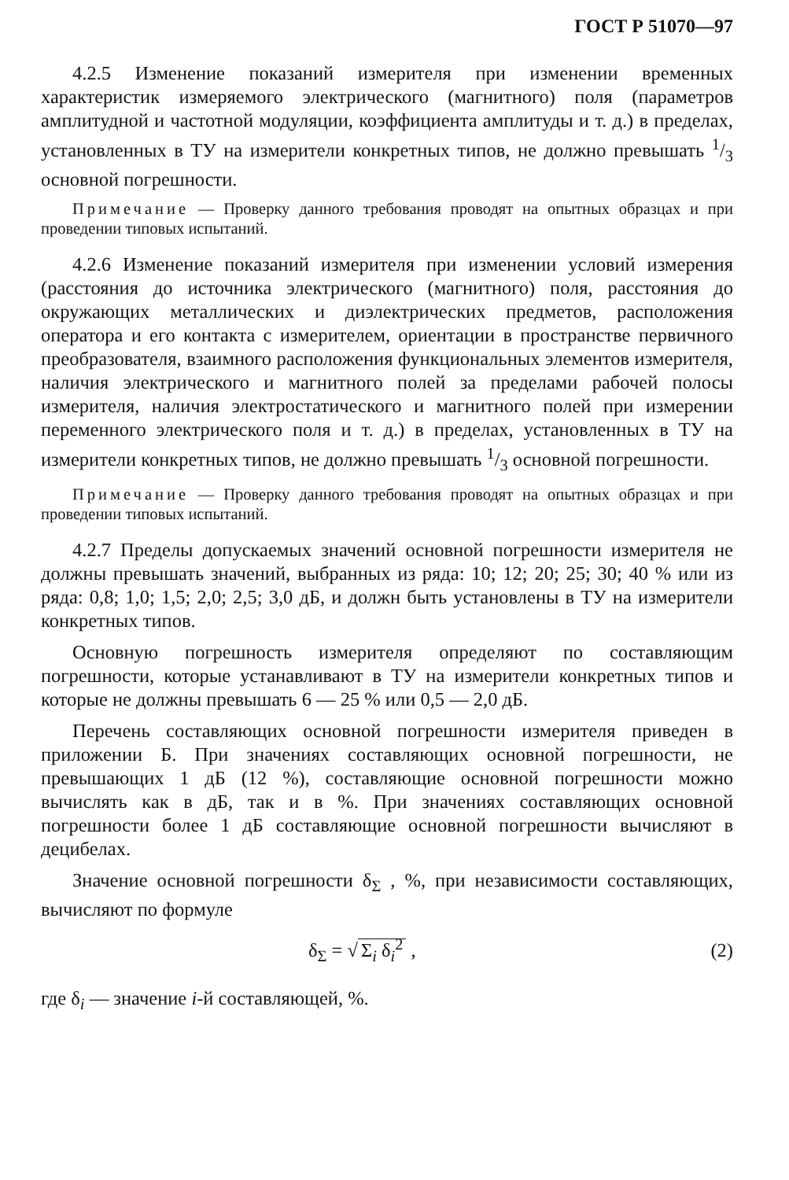ГОСТ Р 51070—97
4.2.5 Изменение показаний измерителя при изменении временных характеристик измеряемого электрического (магнитного) поля (параметров амплитудной и частотной модуляции, коэффициента амплитуды и т. д.) в пределах, установленных в ТУ на измерители конкретных типов, не должно превышать 1/3 основной погрешности.
Примечание — Проверку данного требования проводят на опытных образцах и при проведении типовых испытаний.
4.2.6 Изменение показаний измерителя при изменении условий измерения (расстояния до источника электрического (магнитного) поля, расстояния до окружающих металлических и диэлектрических предметов, расположения оператора и его контакта с измерителем, ориентации в пространстве первичного преобразователя, взаимного расположения функциональных элементов измерителя, наличия электрического и магнитного полей за пределами рабочей полосы измерителя, наличия электростатического и магнитного полей при измерении переменного электрического поля и т. д.) в пределах, установленных в ТУ на измерители конкретных типов, не должно превышать 1/3 основной погрешности.
Примечание — Проверку данного требования проводят на опытных образцах и при проведении типовых испытаний.
4.2.7 Пределы допускаемых значений основной погрешности измерителя не должны превышать значений, выбранных из ряда: 10; 12; 20; 25; 30; 40 % или из ряда: 0,8; 1,0; 1,5; 2,0; 2,5; 3,0 дБ, и должн быть установлены в ТУ на измерители конкретных типов.
Основную погрешность измерителя определяют по составляющим погрешности, которые устанавливают в ТУ на измерители конкретных типов и которые не должны превышать 6 — 25 % или 0,5 — 2,0 дБ.
Перечень составляющих основной погрешности измерителя приведен в приложении Б. При значениях составляющих основной погрешности, не превышающих 1 дБ (12 %), составляющие основной погрешности можно вычислять как в дБ, так и в %. При значениях составляющих основной погрешности более 1 дБ составляющие основной погрешности вычисляют в децибелах.
Значение основной погрешности δ<sub>Σ</sub> , %, при независимости составляющих, вычисляют по формуле
δ<sub>Σ</sub> = √ Σ<sub>i</sub> δ<sub>i</sub><sup>2</sup> , (2)
где δ<sub>i</sub> — значение i-й составляющей, %.